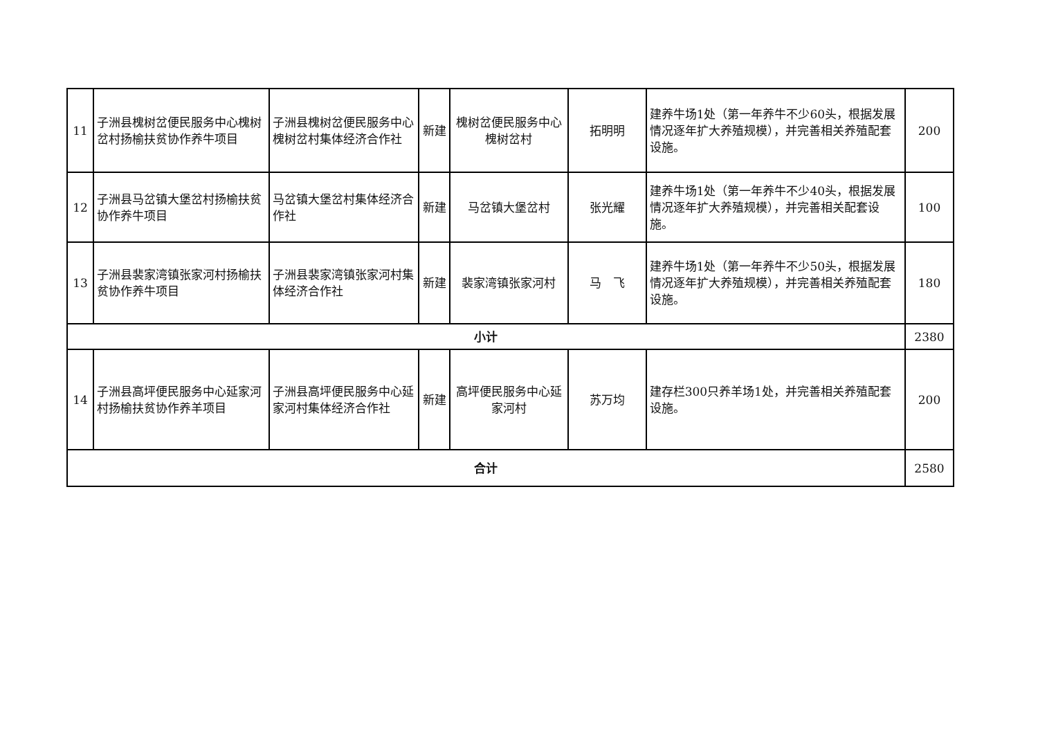| 11 | 子洲县槐树岔便民服务中心槐树岔村扬榆扶贫协作养牛项目 | 子洲县槐树岔便民服务中心槐树岔村集体经济合作社 | 新建 | 槐树岔便民服务中心槐树岔村 | 拓明明 | 建养牛场1处（第一年养牛不少60头，根据发展情况逐年扩大养殖规模），并完善相关养殖配套设施。 | 200 |
| 12 | 子洲县马岔镇大堡岔村扬榆扶贫协作养牛项目 | 马岔镇大堡岔村集体经济合作社 | 新建 | 马岔镇大堡岔村 | 张光耀 | 建养牛场1处（第一年养牛不少40头，根据发展情况逐年扩大养殖规模），并完善相关配套设施。 | 100 |
| 13 | 子洲县裴家湾镇张家河村扬榆扶贫协作养牛项目 | 子洲县裴家湾镇张家河村集体经济合作社 | 新建 | 裴家湾镇张家河村 | 马 飞 | 建养牛场1处（第一年养牛不少50头，根据发展情况逐年扩大养殖规模），并完善相关养殖配套设施。 | 180 |
| 小计 | | | | | | | 2380 |
| 14 | 子洲县高坪便民服务中心延家河村扬榆扶贫协作养羊项目 | 子洲县高坪便民服务中心延家河村集体经济合作社 | 新建 | 高坪便民服务中心延家河村 | 苏万均 | 建存栏300只养羊场1处，并完善相关养殖配套设施。 | 200 |
| 合计 | | | | | | | 2580 |